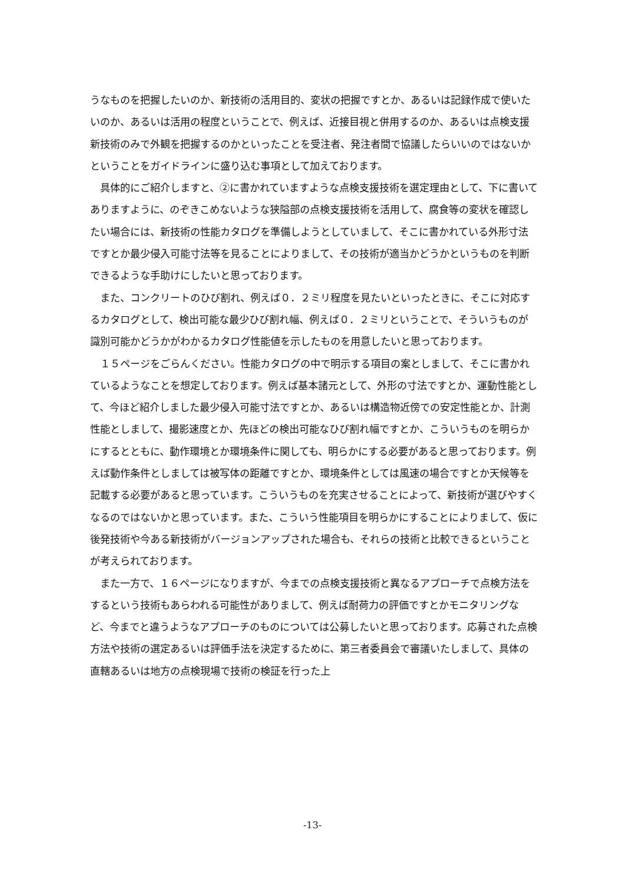うなものを把握したいのか、新技術の活用目的、変状の把握ですとか、あるいは記録作成で使いたいのか、あるいは活用の程度ということで、例えば、近接目視と併用するのか、あるいは点検支援新技術のみで外観を把握するのかといったことを受注者、発注者間で協議したらいいのではないかということをガイドラインに盛り込む事項として加えております。
具体的にご紹介しますと、②に書かれていますような点検支援技術を選定理由として、下に書いてありますように、のぞきこめないような狭隘部の点検支援技術を活用して、腐食等の変状を確認したい場合には、新技術の性能カタログを準備しようとしていまして、そこに書かれている外形寸法ですとか最少侵入可能寸法等を見ることによりまして、その技術が適当かどうかというものを判断できるような手助けにしたいと思っております。
また、コンクリートのひび割れ、例えば０．２ミリ程度を見たいといったときに、そこに対応するカタログとして、検出可能な最少ひび割れ幅、例えば０．２ミリということで、そういうものが識別可能かどうかがわかるカタログ性能値を示したものを用意したいと思っております。
１５ページをごらんください。性能カタログの中で明示する項目の案としまして、そこに書かれているようなことを想定しております。例えば基本諸元として、外形の寸法ですとか、運動性能として、今ほど紹介しました最少侵入可能寸法ですとか、あるいは構造物近傍での安定性能とか、計測性能としまして、撮影速度とか、先ほどの検出可能なひび割れ幅ですとか、こういうものを明らかにするとともに、動作環境とか環境条件に関しても、明らかにする必要があると思っております。例えば動作条件としましては被写体の距離ですとか、環境条件としては風速の場合ですとか天候等を記載する必要があると思っています。こういうものを充実させることによって、新技術が選びやすくなるのではないかと思っています。また、こういう性能項目を明らかにすることによりまして、仮に後発技術や今ある新技術がバージョンアップされた場合も、それらの技術と比較できるということが考えられております。
また一方で、１６ページになりますが、今までの点検支援技術と異なるアプローチで点検方法をするという技術もあらわれる可能性がありまして、例えば耐荷力の評価ですとかモニタリングなど、今までと違うようなアプローチのものについては公募したいと思っております。応募された点検方法や技術の選定あるいは評価手法を決定するために、第三者委員会で審議いたしまして、具体の直轄あるいは地方の点検現場で技術の検証を行った上
-13-